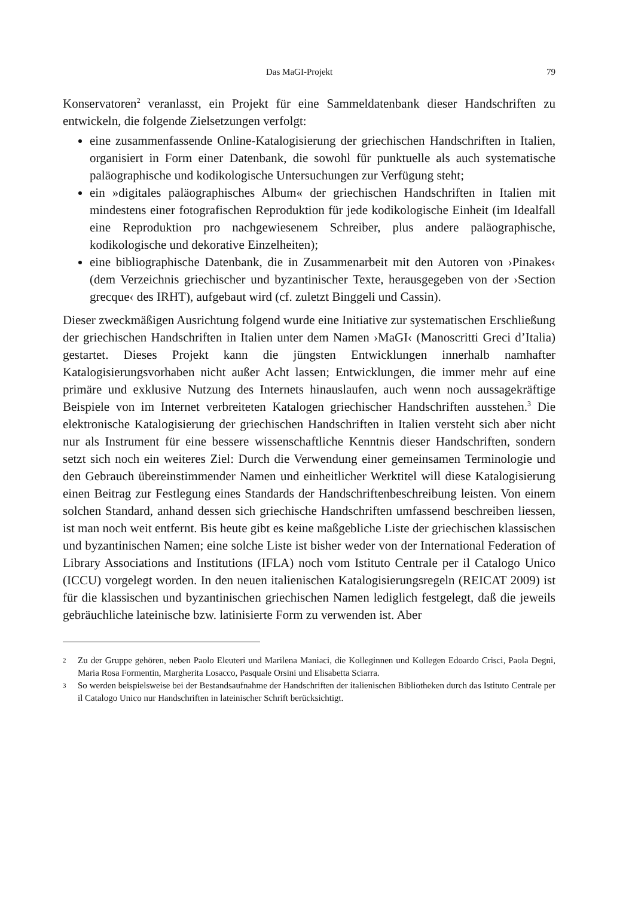Das MaGI-Projekt 79
Konservatoren<sup>2</sup> veranlasst, ein Projekt für eine Sammeldatenbank dieser Handschriften zu entwickeln, die folgende Zielsetzungen verfolgt:
eine zusammenfassende Online-Katalogisierung der griechischen Handschriften in Italien, organisiert in Form einer Datenbank, die sowohl für punktuelle als auch systematische paläographische und kodikologische Untersuchungen zur Verfügung steht;
ein »digitales paläographisches Album« der griechischen Handschriften in Italien mit mindestens einer fotografischen Reproduktion für jede kodikologische Einheit (im Idealfall eine Reproduktion pro nachgewiesenem Schreiber, plus andere paläographische, kodikologische und dekorative Einzelheiten);
eine bibliographische Datenbank, die in Zusammenarbeit mit den Autoren von ›Pinakes‹ (dem Verzeichnis griechischer und byzantinischer Texte, herausgegeben von der ›Section grecque‹ des IRHT), aufgebaut wird (cf. zuletzt Binggeli und Cassin).
Dieser zweckmäßigen Ausrichtung folgend wurde eine Initiative zur systematischen Erschließung der griechischen Handschriften in Italien unter dem Namen ›MaGI‹ (Manoscritti Greci d’Italia) gestartet. Dieses Projekt kann die jüngsten Entwicklungen innerhalb namhafter Katalogisierungsvorhaben nicht außer Acht lassen; Entwicklungen, die immer mehr auf eine primäre und exklusive Nutzung des Internets hinauslaufen, auch wenn noch aussagekräftige Beispiele von im Internet verbreiteten Katalogen griechischer Handschriften ausstehen.<sup>3</sup> Die elektronische Katalogisierung der griechischen Handschriften in Italien versteht sich aber nicht nur als Instrument für eine bessere wissenschaftliche Kenntnis dieser Handschriften, sondern setzt sich noch ein weiteres Ziel: Durch die Verwendung einer gemeinsamen Terminologie und den Gebrauch übereinstimmender Namen und einheitlicher Werktitel will diese Katalogisierung einen Beitrag zur Festlegung eines Standards der Handschriftenbeschreibung leisten. Von einem solchen Standard, anhand dessen sich griechische Handschriften umfassend beschreiben liessen, ist man noch weit entfernt. Bis heute gibt es keine maßgebliche Liste der griechischen klassischen und byzantinischen Namen; eine solche Liste ist bisher weder von der International Federation of Library Associations and Institutions (IFLA) noch vom Istituto Centrale per il Catalogo Unico (ICCU) vorgelegt worden. In den neuen italienischen Katalogisierungsregeln (REICAT 2009) ist für die klassischen und byzantinischen griechischen Namen lediglich festgelegt, daß die jeweils gebräuchliche lateinische bzw. latinisierte Form zu verwenden ist. Aber
2 Zu der Gruppe gehören, neben Paolo Eleuteri und Marilena Maniaci, die Kolleginnen und Kollegen Edoardo Crisci, Paola Degni, Maria Rosa Formentin, Margherita Losacco, Pasquale Orsini und Elisabetta Sciarra.
3 So werden beispielsweise bei der Bestandsaufnahme der Handschriften der italienischen Bibliotheken durch das Istituto Centrale per il Catalogo Unico nur Handschriften in lateinischer Schrift berücksichtigt.